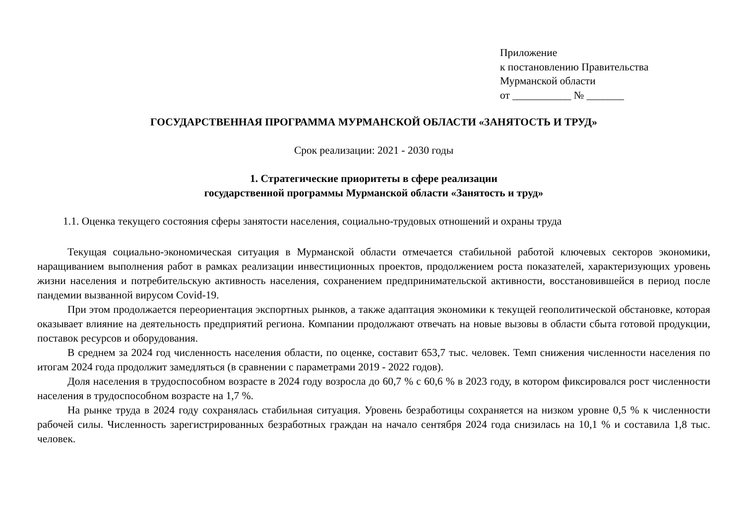Приложение
к постановлению Правительства
Мурманской области
от ___________ № _______
ГОСУДАРСТВЕННАЯ ПРОГРАММА МУРМАНСКОЙ ОБЛАСТИ «ЗАНЯТОСТЬ И ТРУД»
Срок реализации: 2021 - 2030 годы
1. Стратегические приоритеты в сфере реализации
государственной программы Мурманской области «Занятость и труд»
1.1. Оценка текущего состояния сферы занятости населения, социально-трудовых отношений и охраны труда
Текущая социально-экономическая ситуация в Мурманской области отмечается стабильной работой ключевых секторов экономики, наращиванием выполнения работ в рамках реализации инвестиционных проектов, продолжением роста показателей, характеризующих уровень жизни населения и потребительскую активность населения, сохранением предпринимательской активности, восстановившейся в период после пандемии вызванной вирусом Covid-19.
При этом продолжается переориентация экспортных рынков, а также адаптация экономики к текущей геополитической обстановке, которая оказывает влияние на деятельность предприятий региона. Компании продолжают отвечать на новые вызовы в области сбыта готовой продукции, поставок ресурсов и оборудования.
В среднем за 2024 год численность населения области, по оценке, составит 653,7 тыс. человек. Темп снижения численности населения по итогам 2024 года продолжит замедляться (в сравнении с параметрами 2019 - 2022 годов).
Доля населения в трудоспособном возрасте в 2024 году возросла до 60,7 % с 60,6 % в 2023 году, в котором фиксировался рост численности населения в трудоспособном возрасте на 1,7 %.
На рынке труда в 2024 году сохранялась стабильная ситуация. Уровень безработицы сохраняется на низком уровне 0,5 % к численности рабочей силы. Численность зарегистрированных безработных граждан на начало сентября 2024 года снизилась на 10,1 % и составила 1,8 тыс. человек.